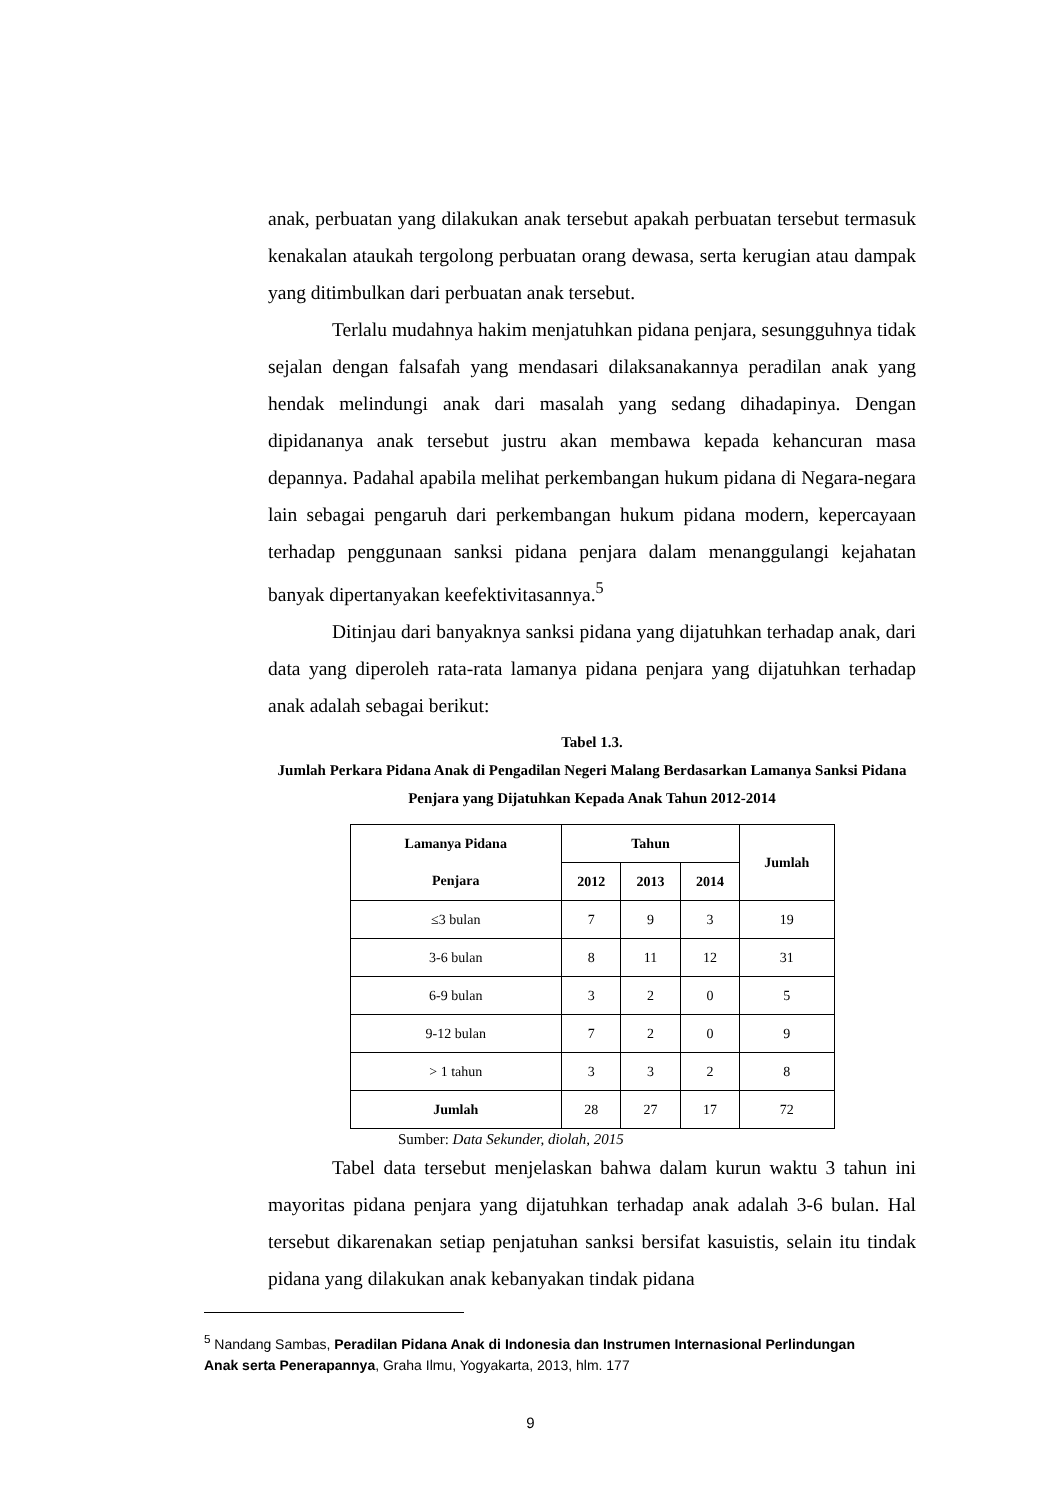anak, perbuatan yang dilakukan anak tersebut apakah perbuatan tersebut termasuk kenakalan ataukah tergolong perbuatan orang dewasa, serta kerugian atau dampak yang ditimbulkan dari perbuatan anak tersebut.
Terlalu mudahnya hakim menjatuhkan pidana penjara, sesungguhnya tidak sejalan dengan falsafah yang mendasari dilaksanakannya peradilan anak yang hendak melindungi anak dari masalah yang sedang dihadapinya. Dengan dipidananya anak tersebut justru akan membawa kepada kehancuran masa depannya. Padahal apabila melihat perkembangan hukum pidana di Negara-negara lain sebagai pengaruh dari perkembangan hukum pidana modern, kepercayaan terhadap penggunaan sanksi pidana penjara dalam menanggulangi kejahatan banyak dipertanyakan keefektivitasannya.<sup>5</sup>
Ditinjau dari banyaknya sanksi pidana yang dijatuhkan terhadap anak, dari data yang diperoleh rata-rata lamanya pidana penjara yang dijatuhkan terhadap anak adalah sebagai berikut:
Tabel 1.3.
Jumlah Perkara Pidana Anak di Pengadilan Negeri Malang Berdasarkan Lamanya Sanksi Pidana Penjara yang Dijatuhkan Kepada Anak Tahun 2012-2014
| Lamanya Pidana Penjara | Tahun | | | Jumlah |
| --- | --- | --- | --- | --- |
| | 2012 | 2013 | 2014 | |
| ≤3 bulan | 7 | 9 | 3 | 19 |
| 3-6 bulan | 8 | 11 | 12 | 31 |
| 6-9 bulan | 3 | 2 | 0 | 5 |
| 9-12 bulan | 7 | 2 | 0 | 9 |
| > 1 tahun | 3 | 3 | 2 | 8 |
| Jumlah | 28 | 27 | 17 | 72 |
Sumber: Data Sekunder, diolah, 2015
Tabel data tersebut menjelaskan bahwa dalam kurun waktu 3 tahun ini mayoritas pidana penjara yang dijatuhkan terhadap anak adalah 3-6 bulan. Hal tersebut dikarenakan setiap penjatuhan sanksi bersifat kasuistis, selain itu tindak pidana yang dilakukan anak kebanyakan tindak pidana
<sup>5</sup> Nandang Sambas, Peradilan Pidana Anak di Indonesia dan Instrumen Internasional Perlindungan Anak serta Penerapannya, Graha Ilmu, Yogyakarta, 2013, hlm. 177
9